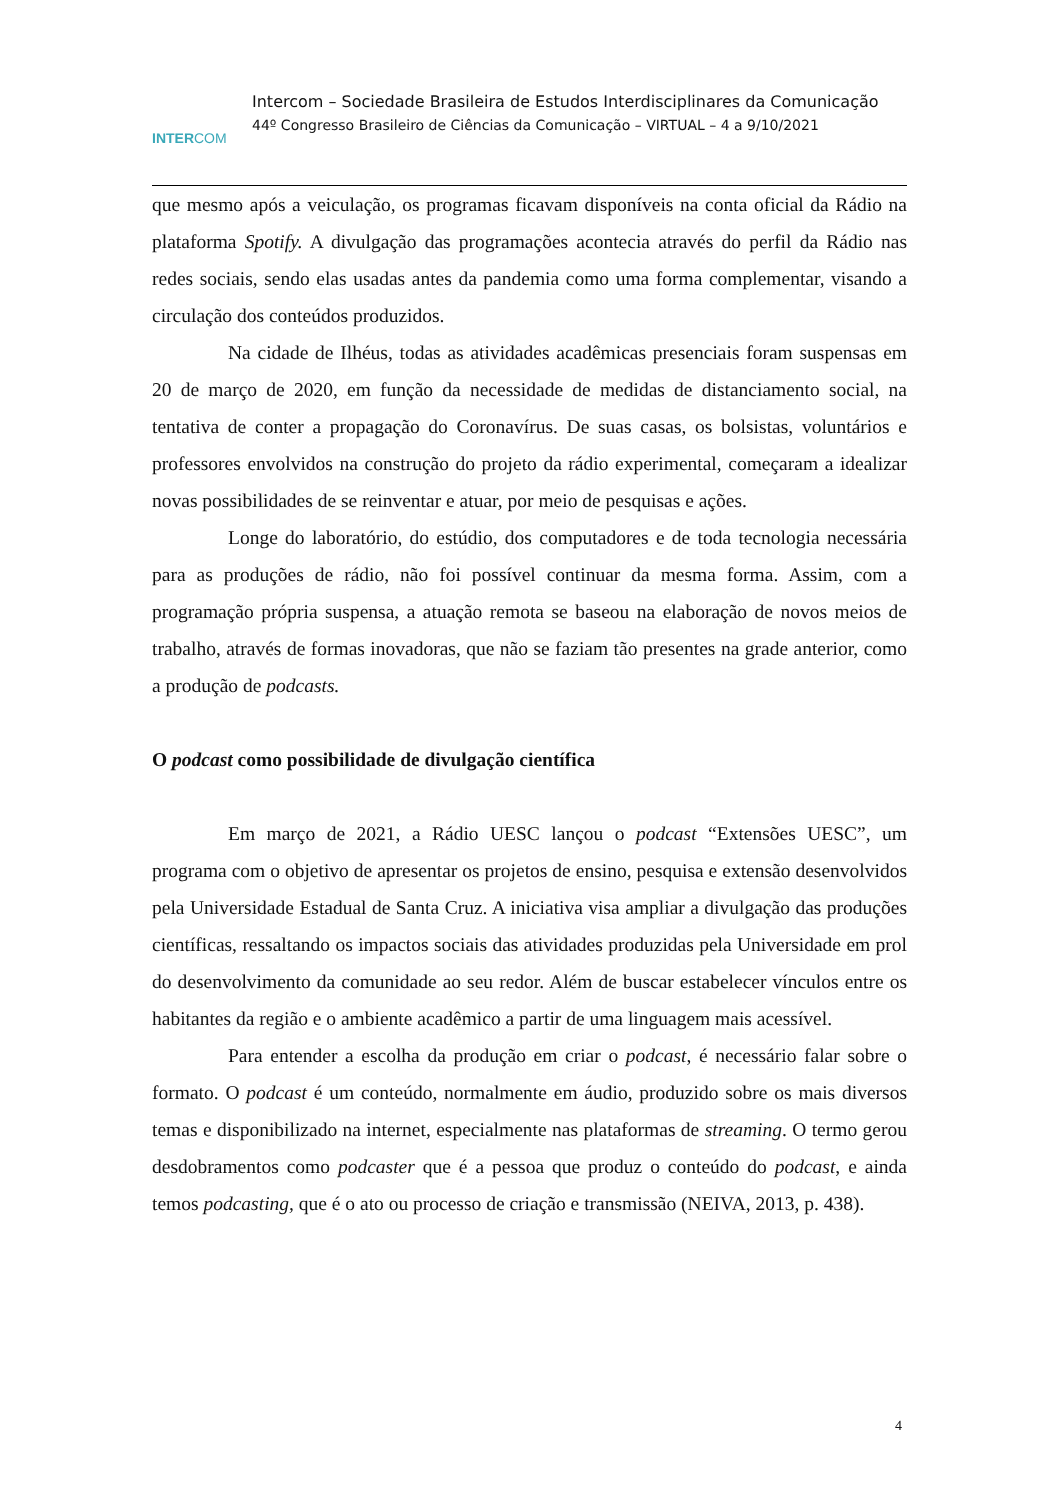INTERCOM
Intercom – Sociedade Brasileira de Estudos Interdisciplinares da Comunicação
44º Congresso Brasileiro de Ciências da Comunicação – VIRTUAL – 4 a 9/10/2021
que mesmo após a veiculação, os programas ficavam disponíveis na conta oficial da Rádio na plataforma Spotify. A divulgação das programações acontecia através do perfil da Rádio nas redes sociais, sendo elas usadas antes da pandemia como uma forma complementar, visando a circulação dos conteúdos produzidos.
Na cidade de Ilhéus, todas as atividades acadêmicas presenciais foram suspensas em 20 de março de 2020, em função da necessidade de medidas de distanciamento social, na tentativa de conter a propagação do Coronavírus. De suas casas, os bolsistas, voluntários e professores envolvidos na construção do projeto da rádio experimental, começaram a idealizar novas possibilidades de se reinventar e atuar, por meio de pesquisas e ações.
Longe do laboratório, do estúdio, dos computadores e de toda tecnologia necessária para as produções de rádio, não foi possível continuar da mesma forma. Assim, com a programação própria suspensa, a atuação remota se baseou na elaboração de novos meios de trabalho, através de formas inovadoras, que não se faziam tão presentes na grade anterior, como a produção de podcasts.
O podcast como possibilidade de divulgação científica
Em março de 2021, a Rádio UESC lançou o podcast “Extensões UESC”, um programa com o objetivo de apresentar os projetos de ensino, pesquisa e extensão desenvolvidos pela Universidade Estadual de Santa Cruz. A iniciativa visa ampliar a divulgação das produções científicas, ressaltando os impactos sociais das atividades produzidas pela Universidade em prol do desenvolvimento da comunidade ao seu redor. Além de buscar estabelecer vínculos entre os habitantes da região e o ambiente acadêmico a partir de uma linguagem mais acessível.
Para entender a escolha da produção em criar o podcast, é necessário falar sobre o formato. O podcast é um conteúdo, normalmente em áudio, produzido sobre os mais diversos temas e disponibilizado na internet, especialmente nas plataformas de streaming. O termo gerou desdobramentos como podcaster que é a pessoa que produz o conteúdo do podcast, e ainda temos podcasting, que é o ato ou processo de criação e transmissão (NEIVA, 2013, p. 438).
4